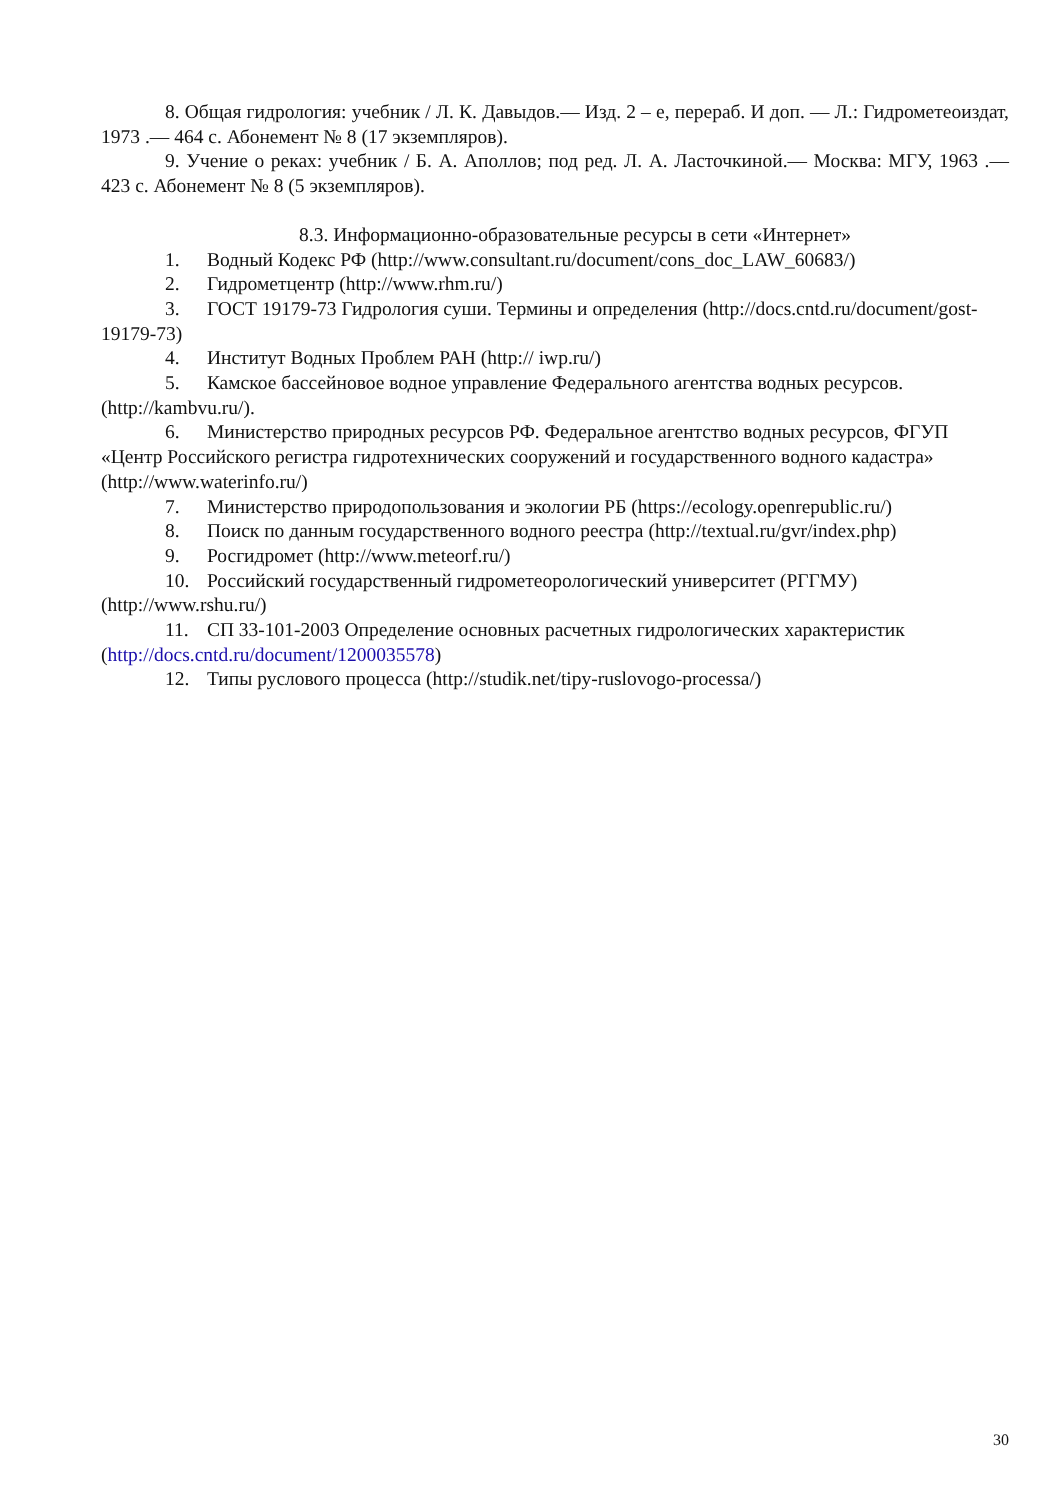8. Общая гидрология: учебник / Л. К. Давыдов.— Изд. 2 – е, перераб. И доп. — Л.: Гидрометеоиздат, 1973 .— 464 с. Абонемент № 8 (17 экземпляров).
9. Учение о реках: учебник / Б. А. Аполлов; под ред. Л. А. Ласточкиной.— Москва: МГУ, 1963 .— 423 с. Абонемент № 8 (5 экземпляров).
8.3. Информационно-образовательные ресурсы в сети «Интернет»
1. Водный Кодекс РФ (http://www.consultant.ru/document/cons_doc_LAW_60683/)
2. Гидрометцентр (http://www.rhm.ru/)
3. ГОСТ 19179-73 Гидрология суши. Термины и определения (http://docs.cntd.ru/document/gost-19179-73)
4. Институт Водных Проблем РАН (http:// iwp.ru/)
5. Камское бассейновое водное управление Федерального агентства водных ресурсов. (http://kambvu.ru/).
6. Министерство природных ресурсов РФ. Федеральное агентство водных ресурсов, ФГУП «Центр Российского регистра гидротехнических сооружений и государственного водного кадастра» (http://www.waterinfo.ru/)
7. Министерство природопользования и экологии РБ (https://ecology.openrepublic.ru/)
8. Поиск по данным государственного водного реестра (http://textual.ru/gvr/index.php)
9. Росгидромет (http://www.meteorf.ru/)
10. Российский государственный гидрометеорологический университет (РГГМУ) (http://www.rshu.ru/)
11. СП 33-101-2003 Определение основных расчетных гидрологических характеристик (http://docs.cntd.ru/document/1200035578)
12. Типы руслового процесса (http://studik.net/tipy-ruslovogo-processa/)
30